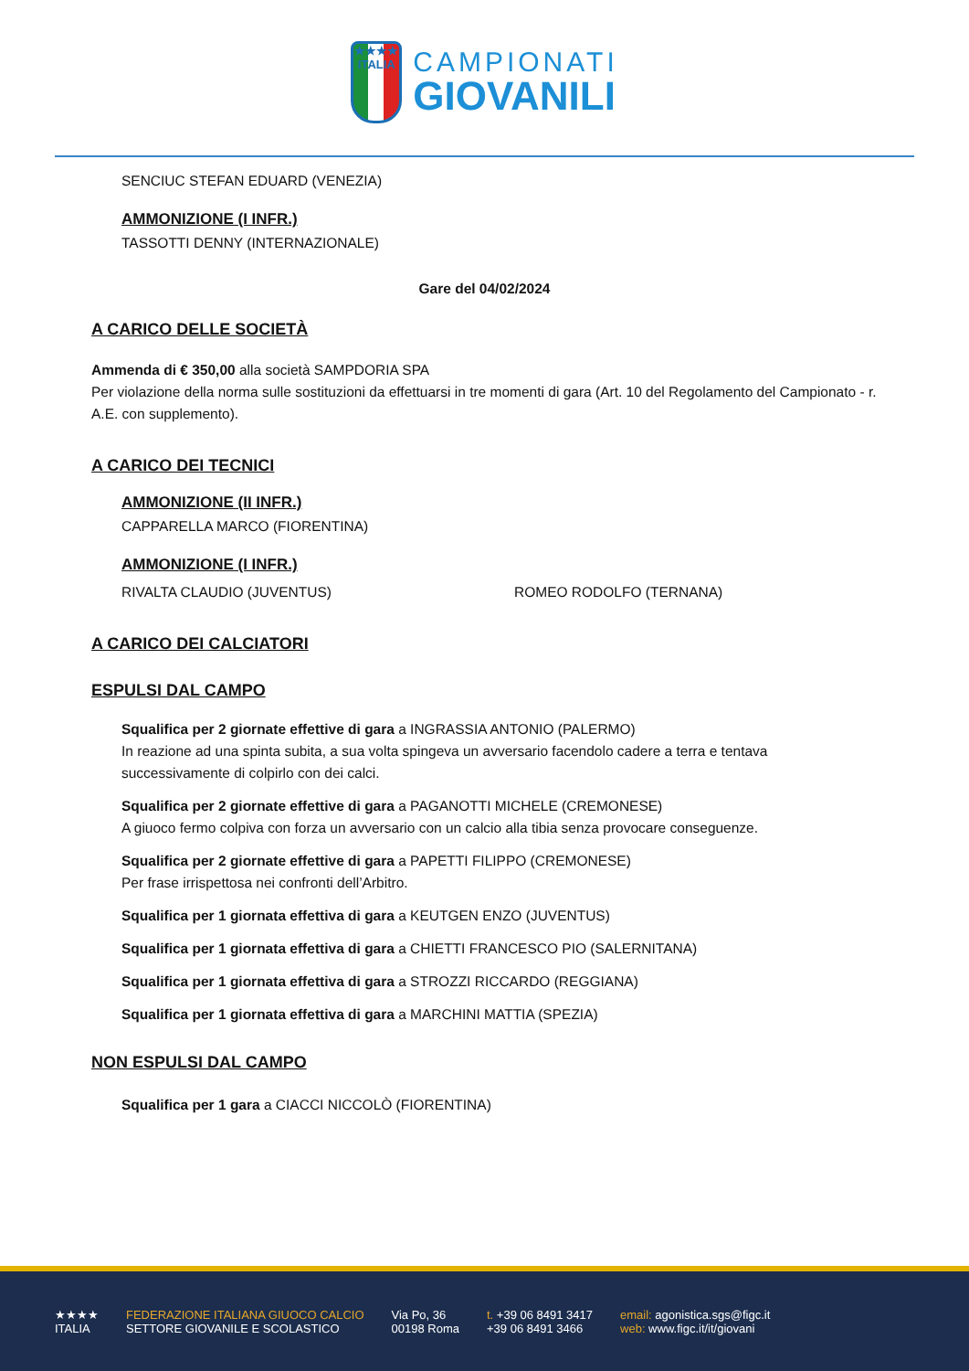★★★★
ITALIA
CAMPIONATI
GIOVANILI
SENCIUC STEFAN EDUARD (VENEZIA)
AMMONIZIONE (I INFR.)
TASSOTTI DENNY (INTERNAZIONALE)
Gare del 04/02/2024
A CARICO DELLE SOCIETÀ
Ammenda di € 350,00 alla società SAMPDORIA SPA
Per violazione della norma sulle sostituzioni da effettuarsi in tre momenti di gara (Art. 10 del Regolamento del Campionato - r. A.E. con supplemento).
A CARICO DEI TECNICI
AMMONIZIONE (II INFR.)
CAPPARELLA MARCO (FIORENTINA)
AMMONIZIONE (I INFR.)
RIVALTA CLAUDIO (JUVENTUS) ROMEO RODOLFO (TERNANA)
A CARICO DEI CALCIATORI
ESPULSI DAL CAMPO
Squalifica per 2 giornate effettive di gara a INGRASSIA ANTONIO (PALERMO)
In reazione ad una spinta subita, a sua volta spingeva un avversario facendolo cadere a terra e tentava successivamente di colpirlo con dei calci.
Squalifica per 2 giornate effettive di gara a PAGANOTTI MICHELE (CREMONESE)
A giuoco fermo colpiva con forza un avversario con un calcio alla tibia senza provocare conseguenze.
Squalifica per 2 giornate effettive di gara a PAPETTI FILIPPO (CREMONESE)
Per frase irrispettosa nei confronti dell’Arbitro.
Squalifica per 1 giornata effettiva di gara a KEUTGEN ENZO (JUVENTUS)
Squalifica per 1 giornata effettiva di gara a CHIETTI FRANCESCO PIO (SALERNITANA)
Squalifica per 1 giornata effettiva di gara a STROZZI RICCARDO (REGGIANA)
Squalifica per 1 giornata effettiva di gara a MARCHINI MATTIA (SPEZIA)
NON ESPULSI DAL CAMPO
Squalifica per 1 gara a CIACCI NICCOLÒ (FIORENTINA)
★★★★
ITALIA
FEDERAZIONE ITALIANA GIUOCO CALCIO
SETTORE GIOVANILE E SCOLASTICO
Via Po, 36
00198 Roma
t. +39 06 8491 3417
+39 06 8491 3466
email: agonistica.sgs@figc.it
web: www.figc.it/it/giovani